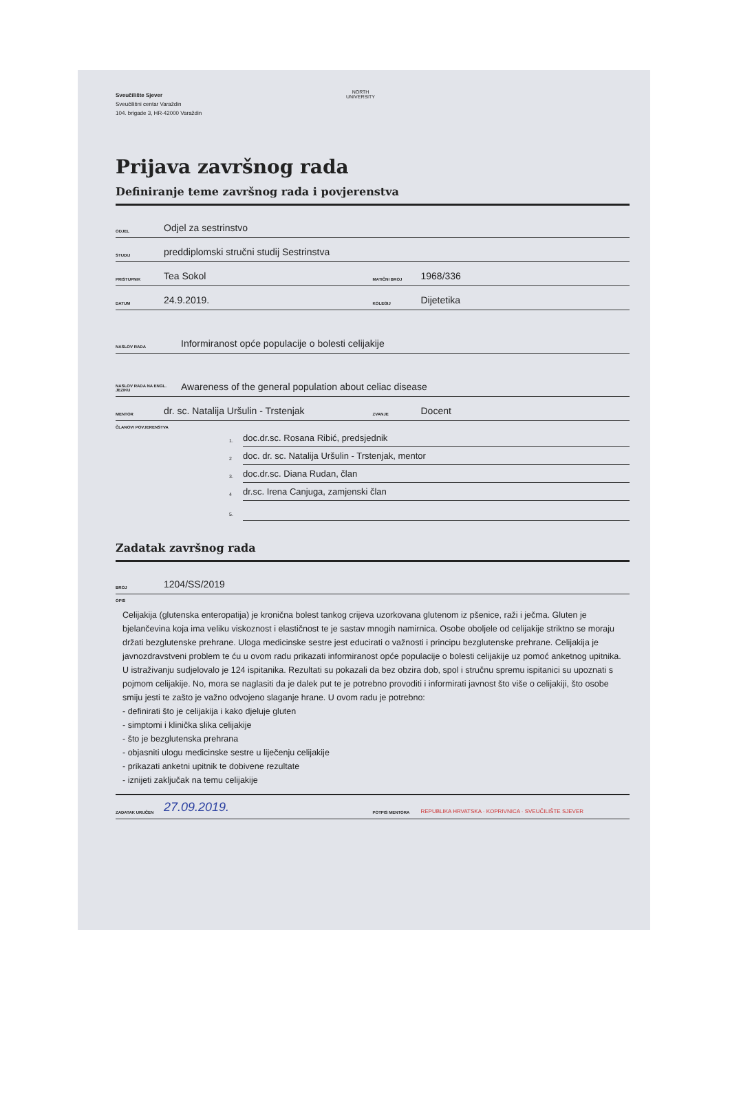Sveučilište Sjever
Sveučilišni centar Varaždin
104. brigade 3, HR-42000 Varaždin
NORTH
UNIVERSITY
Prijava završnog rada
Definiranje teme završnog rada i povjerenstva
ODJEL Odjel za sestrinstvo
STUDIJ preddiplomski stručni studij Sestrinstva
PRISTUPNIK Tea Sokol
MATIČNI BROJ 1968/336
DATUM 24.9.2019.
KOLEGIJ Dijetetika
NASLOV RADA Informiranost opće populacije o bolesti celijakije
NASLOV RADA NA ENGL. JEZIKU Awareness of the general population about celiac disease
MENTOR dr. sc. Natalija Uršulin - Trstenjak
ZVANJE Docent
ČLANOVI POVJERENSTVA
1. doc.dr.sc. Rosana Ribić, predsjednik
2 doc. dr. sc. Natalija Uršulin - Trstenjak, mentor
3. doc.dr.sc. Diana Rudan, član
4 dr.sc. Irena Canjuga, zamjenski član
5.
Zadatak završnog rada
BROJ 1204/SS/2019
OPIS
Celijakija (glutenska enteropatija) je kronična bolest tankog crijeva uzorkovana glutenom iz pšenice, raži i ječma. Gluten je bjelančevina koja ima veliku viskoznost i elastičnost te je sastav mnogih namirnica. Osobe oboljele od celijakije striktno se moraju držati bezglutenske prehrane. Uloga medicinske sestre jest educirati o važnosti i principu bezglutenske prehrane. Celijakija je javnozdravstveni problem te ću u ovom radu prikazati informiranost opće populacije o bolesti celijakije uz pomoć anketnog upitnika. U istraživanju sudjelovalo je 124 ispitanika. Rezultati su pokazali da bez obzira dob, spol i stručnu spremu ispitanici su upoznati s pojmom celijakije. No, mora se naglasiti da je dalek put te je potrebno provoditi i informirati javnost što više o celijakiji, što osobe smiju jesti te zašto je važno odvojeno slaganje hrane. U ovom radu je potrebno:
- definirati što je celijakija i kako djeluje gluten
- simptomi i klinička slika celijakije
- što je bezglutenska prehrana
- objasniti ulogu medicinske sestre u liječenju celijakije
- prikazati anketni upitnik te dobivene rezultate
- iznijeti zaključak na temu celijakije
ZADATAK URUČEN 27.09.2019.
POTPIS MENTORA REPUBLIKA HRVATSKA · KOPRIVNICA · SVEUČILIŠTE SJEVER